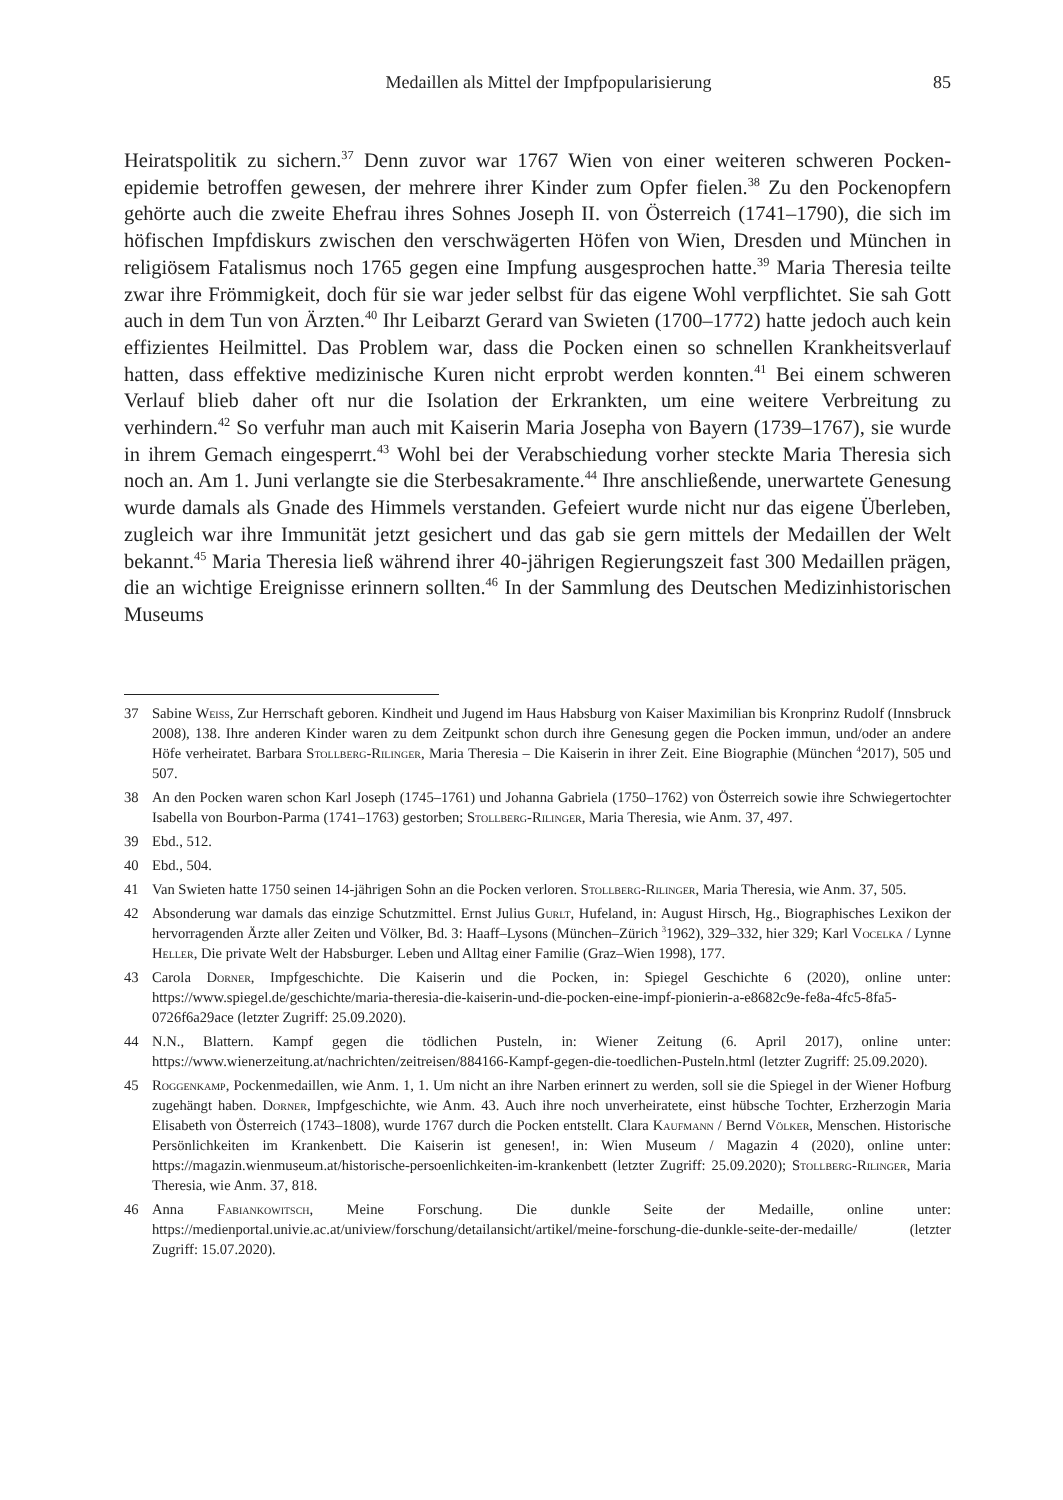Medaillen als Mittel der Impfpopularisierung 85
Heiratspolitik zu sichern.<sup>37</sup> Denn zuvor war 1767 Wien von einer weiteren schweren Pocken­epidemie betroffen gewesen, der mehrere ihrer Kinder zum Opfer fielen.<sup>38</sup> Zu den Pocken­opfern gehörte auch die zweite Ehefrau ihres Sohnes Joseph II. von Österreich (1741–1790), die sich im höfischen Impfdiskurs zwischen den verschwägerten Höfen von Wien, Dresden und München in religiösem Fatalismus noch 1765 gegen eine Impfung ausgesprochen hatte.<sup>39</sup> Maria Theresia teilte zwar ihre Frömmigkeit, doch für sie war jeder selbst für das eigene Wohl verpflichtet. Sie sah Gott auch in dem Tun von Ärzten.<sup>40</sup> Ihr Leibarzt Gerard van Swieten (1700–1772) hatte jedoch auch kein effizientes Heilmittel. Das Problem war, dass die Pocken einen so schnellen Krankheitsverlauf hatten, dass effektive medizinische Kuren nicht erprobt werden konnten.<sup>41</sup> Bei einem schweren Verlauf blieb daher oft nur die Isolation der Erkrank­ten, um eine weitere Verbreitung zu verhindern.<sup>42</sup> So verfuhr man auch mit Kaiserin Maria Josepha von Bayern (1739–1767), sie wurde in ihrem Gemach eingesperrt.<sup>43</sup> Wohl bei der Verabschiedung vorher steckte Maria Theresia sich noch an. Am 1. Juni verlangte sie die Ster­besakramente.<sup>44</sup> Ihre anschließende, unerwartete Genesung wurde damals als Gnade des Him­mels verstanden. Gefeiert wurde nicht nur das eigene Überleben, zugleich war ihre Immunität jetzt gesichert und das gab sie gern mittels der Medaillen der Welt bekannt.<sup>45</sup> Maria Theresia ließ während ihrer 40-jährigen Regierungszeit fast 300 Medaillen prägen, die an wichtige Ereignisse erinnern sollten.<sup>46</sup> In der Sammlung des Deutschen Medizinhistorischen Museums
37 Sabine Weiss, Zur Herrschaft geboren. Kindheit und Jugend im Haus Habsburg von Kaiser Maximilian bis Kron­prinz Rudolf (Innsbruck 2008), 138. Ihre anderen Kinder waren zu dem Zeitpunkt schon durch ihre Genesung gegen die Pocken immun, und/oder an andere Höfe verheiratet. Barbara Stollberg-Rilinger, Maria Theresia – Die Kaiserin in ihrer Zeit. Eine Biographie (München <sup>4</sup>2017), 505 und 507.
38 An den Pocken waren schon Karl Joseph (1745–1761) und Johanna Gabriela (1750–1762) von Österreich sowie ihre Schwiegertochter Isabella von Bourbon-Parma (1741–1763) gestorben; Stollberg-Rilinger, Maria Theresia, wie Anm. 37, 497.
39 Ebd., 512.
40 Ebd., 504.
41 Van Swieten hatte 1750 seinen 14-jährigen Sohn an die Pocken verloren. Stollberg-Rilinger, Maria Theresia, wie Anm. 37, 505.
42 Absonderung war damals das einzige Schutzmittel. Ernst Julius Gurlt, Hufeland, in: August Hirsch, Hg., Biogra­phisches Lexikon der hervorragenden Ärzte aller Zeiten und Völker, Bd. 3: Haaff–Lysons (München–Zürich <sup>3</sup>1962), 329–332, hier 329; Karl Vocelka / Lynne Heller, Die private Welt der Habsburger. Leben und Alltag einer Familie (Graz–Wien 1998), 177.
43 Carola Dorner, Impfgeschichte. Die Kaiserin und die Pocken, in: Spiegel Geschichte 6 (2020), online unter: https://www.spiegel.de/geschichte/maria-theresia-die-kaiserin-und-die-pocken-eine-impf-pionierin-a-e8682c9e-fe8a-4fc5-8fa5-0726f6a29ace (letzter Zugriff: 25.09.2020).
44 N.N., Blattern. Kampf gegen die tödlichen Pusteln, in: Wiener Zeitung (6. April 2017), online unter: https://www.wienerzeitung.at/nachrichten/zeitreisen/884166-Kampf-gegen-die-toedlichen-Pusteln.html (letzter Zugriff: 25.09.2020).
45 Roggenkamp, Pockenmedaillen, wie Anm. 1, 1. Um nicht an ihre Narben erinnert zu werden, soll sie die Spiegel in der Wiener Hofburg zugehängt haben. Dorner, Impfgeschichte, wie Anm. 43. Auch ihre noch unverheiratete, einst hübsche Tochter, Erzherzogin Maria Elisabeth von Österreich (1743–1808), wurde 1767 durch die Pocken entstellt. Clara Kaufmann / Bernd Völker, Menschen. Historische Persönlichkeiten im Krankenbett. Die Kaiserin ist ge­nesen!, in: Wien Museum / Magazin 4 (2020), online unter: https://magazin.wienmuseum.at/historische-persoen­lichkeiten-im-krankenbett (letzter Zugriff: 25.09.2020); Stollberg-Rilinger, Maria Theresia, wie Anm. 37, 818.
46 Anna Fabiankowitsch, Meine Forschung. Die dunkle Seite der Medaille, online unter: https://medienportal.univie.ac.at/uniview/forschung/detailansicht/artikel/meine-forschung-die-dunkle-seite-der-medaille/ (letzter Zugriff: 15.07.2020).